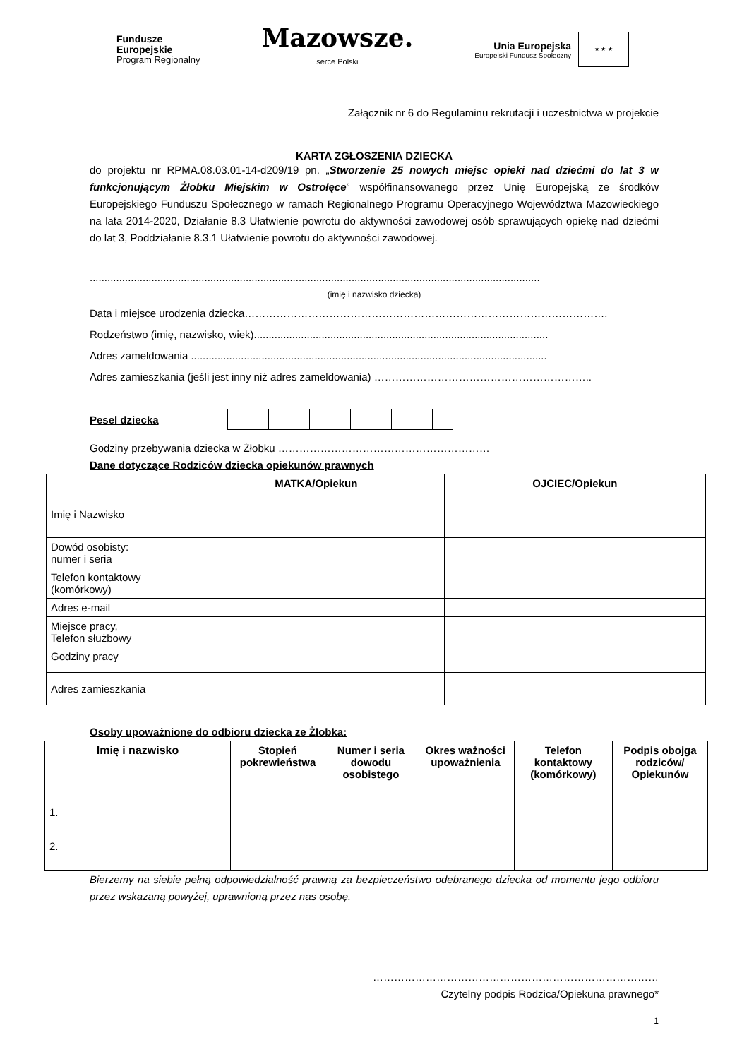Fundusze
Europejskie
Program Regionalny
Mazowsze.
serce Polski
Unia Europejska
Europejski Fundusz Społeczny
★ ★ ★
Załącznik nr 6 do Regulaminu rekrutacji i uczestnictwa w projekcie
KARTA ZGŁOSZENIA DZIECKA
do projektu nr RPMA.08.03.01-14-d209/19 pn. „Stworzenie 25 nowych miejsc opieki nad dziećmi do lat 3 w funkcjonującym Żłobku Miejskim w Ostrołęce” współfinansowanego przez Unię Europejską ze środków Europejskiego Funduszu Społecznego w ramach Regionalnego Programu Operacyjnego Województwa Mazowieckiego na lata 2014-2020, Działanie 8.3 Ułatwienie powrotu do aktywności zawodowej osób sprawujących opiekę nad dziećmi do lat 3, Poddziałanie 8.3.1 Ułatwienie powrotu do aktywności zawodowej.
.........................................................................................................................................................
(imię i nazwisko dziecka)
Data i miejsce urodzenia dziecka………………………………………………………………………………………….
Rodzeństwo (imię, nazwisko, wiek)....................................................................................................
Adres zameldowania .........................................................................................................................
Adres zamieszkania (jeśli jest inny niż adres zameldowania) ……………………………………………………..
Pesel dziecka
Godziny przebywania dziecka w Żłobku ……………………………………………………
Dane dotyczące Rodziców dziecka opiekunów prawnych
| | MATKA/Opiekun | OJCIEC/Opiekun |
| --- | --- | --- |
| Imię i Nazwisko | | |
| Dowód osobisty: numer i seria | | |
| Telefon kontaktowy (komórkowy) | | |
| Adres e-mail | | |
| Miejsce pracy, Telefon służbowy | | |
| Godziny pracy | | |
| Adres zamieszkania | | |
Osoby upoważnione do odbioru dziecka ze Żłobka:
| Imię i nazwisko | Stopień pokrewieństwa | Numer i seria dowodu osobistego | Okres ważności upoważnienia | Telefon kontaktowy (komórkowy) | Podpis obojga rodziców/ Opiekunów |
| --- | --- | --- | --- | --- | --- |
| 1. | | | | | |
| 2. | | | | | |
Bierzemy na siebie pełną odpowiedzialność prawną za bezpieczeństwo odebranego dziecka od momentu jego odbioru przez wskazaną powyżej, uprawnioną przez nas osobę.
………………………………………………………………………
Czytelny podpis Rodzica/Opiekuna prawnego*
1